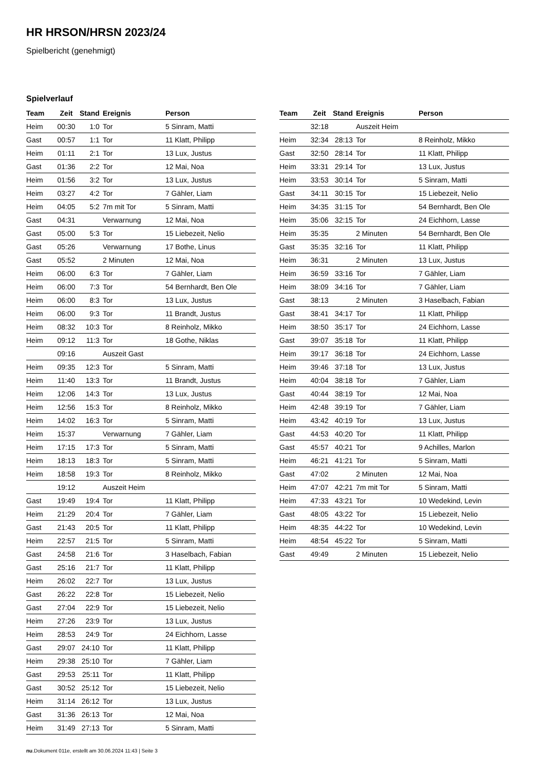HR HRSON/HRSN 2023/24
Spielbericht (genehmigt)
Spielverlauf
| Team | Zeit | Stand | Ereignis | Person |
| --- | --- | --- | --- | --- |
| Heim | 00:30 | 1:0 | Tor | 5 Sinram, Matti |
| Gast | 00:57 | 1:1 | Tor | 11 Klatt, Philipp |
| Heim | 01:11 | 2:1 | Tor | 13 Lux, Justus |
| Gast | 01:36 | 2:2 | Tor | 12 Mai, Noa |
| Heim | 01:56 | 3:2 | Tor | 13 Lux, Justus |
| Heim | 03:27 | 4:2 | Tor | 7 Gähler, Liam |
| Heim | 04:05 | 5:2 | 7m mit Tor | 5 Sinram, Matti |
| Gast | 04:31 | | Verwarnung | 12 Mai, Noa |
| Gast | 05:00 | 5:3 | Tor | 15 Liebezeit, Nelio |
| Gast | 05:26 | | Verwarnung | 17 Bothe, Linus |
| Gast | 05:52 | | 2 Minuten | 12 Mai, Noa |
| Heim | 06:00 | 6:3 | Tor | 7 Gähler, Liam |
| Heim | 06:00 | 7:3 | Tor | 54 Bernhardt, Ben Ole |
| Heim | 06:00 | 8:3 | Tor | 13 Lux, Justus |
| Heim | 06:00 | 9:3 | Tor | 11 Brandt, Justus |
| Heim | 08:32 | 10:3 | Tor | 8 Reinholz, Mikko |
| Heim | 09:12 | 11:3 | Tor | 18 Gothe, Niklas |
| | 09:16 | | Auszeit Gast | |
| Heim | 09:35 | 12:3 | Tor | 5 Sinram, Matti |
| Heim | 11:40 | 13:3 | Tor | 11 Brandt, Justus |
| Heim | 12:06 | 14:3 | Tor | 13 Lux, Justus |
| Heim | 12:56 | 15:3 | Tor | 8 Reinholz, Mikko |
| Heim | 14:02 | 16:3 | Tor | 5 Sinram, Matti |
| Heim | 15:37 | | Verwarnung | 7 Gähler, Liam |
| Heim | 17:15 | 17:3 | Tor | 5 Sinram, Matti |
| Heim | 18:13 | 18:3 | Tor | 5 Sinram, Matti |
| Heim | 18:58 | 19:3 | Tor | 8 Reinholz, Mikko |
| | 19:12 | | Auszeit Heim | |
| Gast | 19:49 | 19:4 | Tor | 11 Klatt, Philipp |
| Heim | 21:29 | 20:4 | Tor | 7 Gähler, Liam |
| Gast | 21:43 | 20:5 | Tor | 11 Klatt, Philipp |
| Heim | 22:57 | 21:5 | Tor | 5 Sinram, Matti |
| Gast | 24:58 | 21:6 | Tor | 3 Haselbach, Fabian |
| Gast | 25:16 | 21:7 | Tor | 11 Klatt, Philipp |
| Heim | 26:02 | 22:7 | Tor | 13 Lux, Justus |
| Gast | 26:22 | 22:8 | Tor | 15 Liebezeit, Nelio |
| Gast | 27:04 | 22:9 | Tor | 15 Liebezeit, Nelio |
| Heim | 27:26 | 23:9 | Tor | 13 Lux, Justus |
| Heim | 28:53 | 24:9 | Tor | 24 Eichhorn, Lasse |
| Gast | 29:07 | 24:10 | Tor | 11 Klatt, Philipp |
| Heim | 29:38 | 25:10 | Tor | 7 Gähler, Liam |
| Gast | 29:53 | 25:11 | Tor | 11 Klatt, Philipp |
| Gast | 30:52 | 25:12 | Tor | 15 Liebezeit, Nelio |
| Heim | 31:14 | 26:12 | Tor | 13 Lux, Justus |
| Gast | 31:36 | 26:13 | Tor | 12 Mai, Noa |
| Heim | 31:49 | 27:13 | Tor | 5 Sinram, Matti |
| Team | Zeit | Stand | Ereignis | Person |
| --- | --- | --- | --- | --- |
| | 32:18 | | Auszeit Heim | |
| Heim | 32:34 | 28:13 | Tor | 8 Reinholz, Mikko |
| Gast | 32:50 | 28:14 | Tor | 11 Klatt, Philipp |
| Heim | 33:31 | 29:14 | Tor | 13 Lux, Justus |
| Heim | 33:53 | 30:14 | Tor | 5 Sinram, Matti |
| Gast | 34:11 | 30:15 | Tor | 15 Liebezeit, Nelio |
| Heim | 34:35 | 31:15 | Tor | 54 Bernhardt, Ben Ole |
| Heim | 35:06 | 32:15 | Tor | 24 Eichhorn, Lasse |
| Heim | 35:35 | | 2 Minuten | 54 Bernhardt, Ben Ole |
| Gast | 35:35 | 32:16 | Tor | 11 Klatt, Philipp |
| Heim | 36:31 | | 2 Minuten | 13 Lux, Justus |
| Heim | 36:59 | 33:16 | Tor | 7 Gähler, Liam |
| Heim | 38:09 | 34:16 | Tor | 7 Gähler, Liam |
| Gast | 38:13 | | 2 Minuten | 3 Haselbach, Fabian |
| Gast | 38:41 | 34:17 | Tor | 11 Klatt, Philipp |
| Heim | 38:50 | 35:17 | Tor | 24 Eichhorn, Lasse |
| Gast | 39:07 | 35:18 | Tor | 11 Klatt, Philipp |
| Heim | 39:17 | 36:18 | Tor | 24 Eichhorn, Lasse |
| Heim | 39:46 | 37:18 | Tor | 13 Lux, Justus |
| Heim | 40:04 | 38:18 | Tor | 7 Gähler, Liam |
| Gast | 40:44 | 38:19 | Tor | 12 Mai, Noa |
| Heim | 42:48 | 39:19 | Tor | 7 Gähler, Liam |
| Heim | 43:42 | 40:19 | Tor | 13 Lux, Justus |
| Gast | 44:53 | 40:20 | Tor | 11 Klatt, Philipp |
| Gast | 45:57 | 40:21 | Tor | 9 Achilles, Marlon |
| Heim | 46:21 | 41:21 | Tor | 5 Sinram, Matti |
| Gast | 47:02 | | 2 Minuten | 12 Mai, Noa |
| Heim | 47:07 | 42:21 | 7m mit Tor | 5 Sinram, Matti |
| Heim | 47:33 | 43:21 | Tor | 10 Wedekind, Levin |
| Gast | 48:05 | 43:22 | Tor | 15 Liebezeit, Nelio |
| Heim | 48:35 | 44:22 | Tor | 10 Wedekind, Levin |
| Heim | 48:54 | 45:22 | Tor | 5 Sinram, Matti |
| Gast | 49:49 | | 2 Minuten | 15 Liebezeit, Nelio |
nu.Dokument 011e, erstellt am 30.06.2024 11:43 | Seite 3